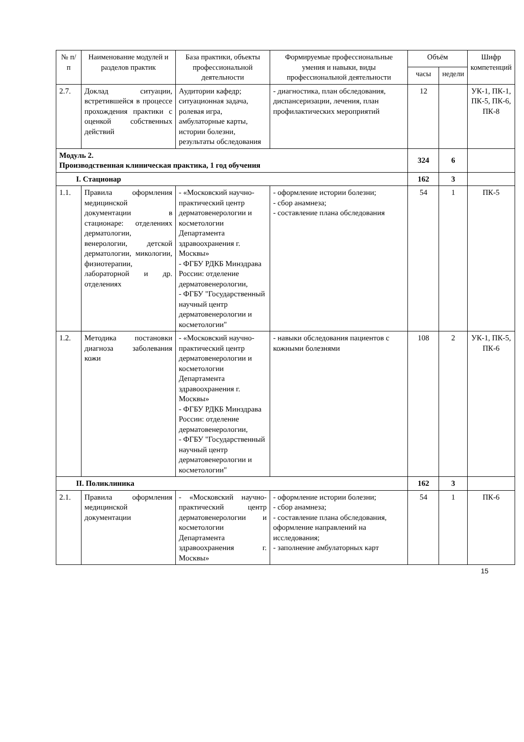| № п/п | Наименование модулей и разделов практик | База практики, объекты профессиональной деятельности | Формируемые профессиональные умения и навыки, виды профессиональной деятельности | Объём | | Шифр компетенций |
| --- | --- | --- | --- | --- | --- | --- |
| | | | | часы | недели | |
| 2.7. | Доклад ситуации, встретившейся в процессе прохождения практики с оценкой собственных действий | Аудитории кафедр; ситуационная задача, ролевая игра, амбулаторные карты, истории болезни, результаты обследования | - диагностика, план обследования, диспансеризации, лечения, план профилактических мероприятий | 12 | | УК-1, ПК-1, ПК-5, ПК-6, ПК-8 |
| Модуль 2. Производственная клиническая практика, 1 год обучения | | | | 324 | 6 | |
| I. Стационар | | | | 162 | 3 | |
| 1.1. | Правила оформления медицинской документации в стационаре: отделениях дерматологии, венерологии, детской дерматологии, микологии, физиотерапии, лабораторной и др. отделениях | - «Московский научно-практический центр дерматовенерологии и косметологии Департамента здравоохранения г. Москвы» - ФГБУ РДКБ Минздрава России: отделение дерматовенерологии, - ФГБУ "Государственный научный центр дерматовенерологии и косметологии" | - оформление истории болезни; - сбор анамнеза; - составление плана обследования | 54 | 1 | ПК-5 |
| 1.2. | Методика постановки диагноза заболевания кожи | - «Московский научно-практический центр дерматовенерологии и косметологии Департамента здравоохранения г. Москвы» - ФГБУ РДКБ Минздрава России: отделение дерматовенерологии, - ФГБУ "Государственный научный центр дерматовенерологии и косметологии" | - навыки обследования пациентов с кожными болезнями | 108 | 2 | УК-1, ПК-5, ПК-6 |
| II. Поликлиника | | | | 162 | 3 | |
| 2.1. | Правила оформления медицинской документации | - «Московский научно-практический центр дерматовенерологии и косметологии Департамента здравоохранения г. Москвы» | - оформление истории болезни; - сбор анамнеза; - составление плана обследования, оформление направлений на исследования; - заполнение амбулаторных карт | 54 | 1 | ПК-6 |
15